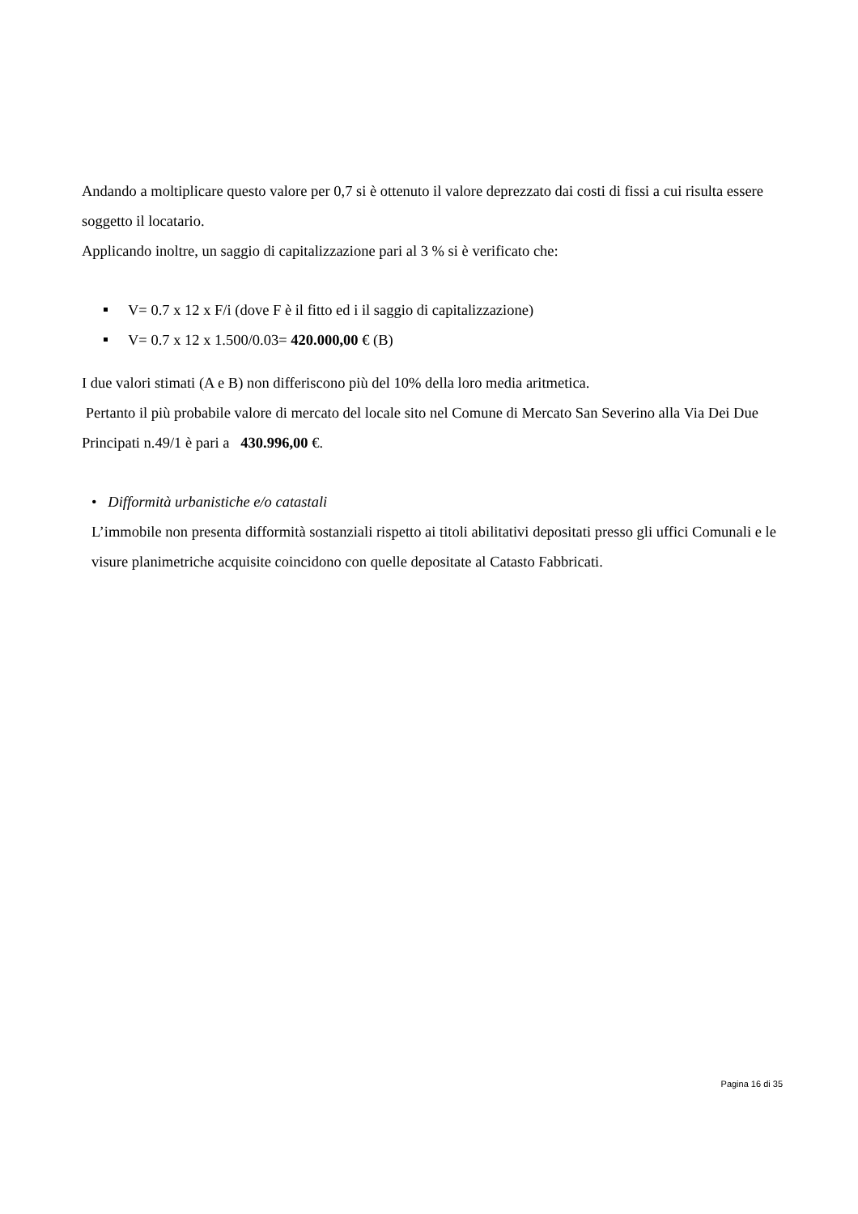Andando a moltiplicare questo valore per 0,7 si è ottenuto il valore deprezzato dai costi di fissi a cui risulta essere soggetto il locatario.
Applicando inoltre, un saggio di capitalizzazione pari al 3 % si è verificato che:
V= 0.7 x 12 x F/i (dove F è il fitto ed i il saggio di capitalizzazione)
V= 0.7 x 12 x 1.500/0.03= 420.000,00 € (B)
I due valori stimati (A e B) non differiscono più del 10% della loro media aritmetica.
Pertanto il più probabile valore di mercato del locale sito nel Comune di Mercato San Severino alla Via Dei Due Principati n.49/1 è pari a 430.996,00 €.
• Difformità urbanistiche e/o catastali
L’immobile non presenta difformità sostanziali rispetto ai titoli abilitativi depositati presso gli uffici Comunali e le visure planimetriche acquisite coincidono con quelle depositate al Catasto Fabbricati.
Pagina 16 di 35